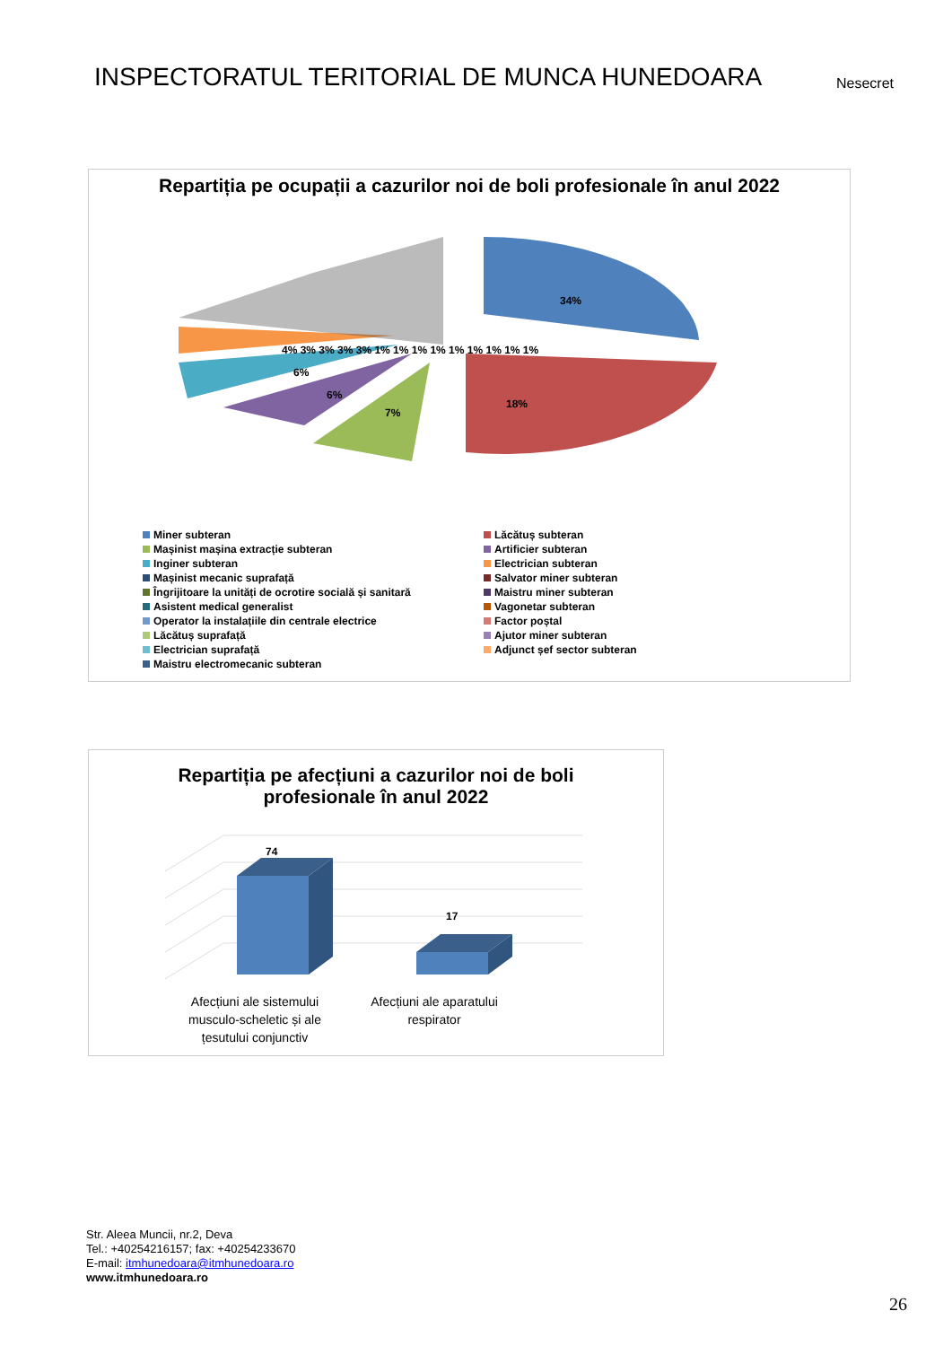INSPECTORATUL TERITORIAL DE MUNCA HUNEDOARA
Nesecret
Repartiția pe ocupații a cazurilor noi de boli profesionale în anul 2022
34%
18%
7%
6%
6%
4% 3% 3% 3% 3% 1% 1% 1% 1% 1% 1% 1% 1% 1%
Miner subteran
Lăcătuș subteran
Mașinist mașina extracție subteran
Artificier subteran
Inginer subteran
Electrician subteran
Mașinist mecanic suprafață
Salvator miner subteran
Îngrijitoare la unități de ocrotire socială și sanitară
Maistru miner subteran
Asistent medical generalist
Vagonetar subteran
Operator la instalațiile din centrale electrice
Factor poștal
Lăcătuș suprafață
Ajutor miner subteran
Electrician suprafață
Adjunct șef sector subteran
Maistru electromecanic subteran
Repartiția pe afecțiuni a cazurilor noi de boli profesionale în anul 2022
74
17
Afecțiuni ale sistemului musculo-scheletic și ale țesutului conjunctiv
Afecțiuni ale aparatului respirator
Str. Aleea Muncii, nr.2, Deva
Tel.: +40254216157; fax: +40254233670
E-mail: itmhunedoara@itmhunedoara.ro
www.itmhunedoara.ro
26